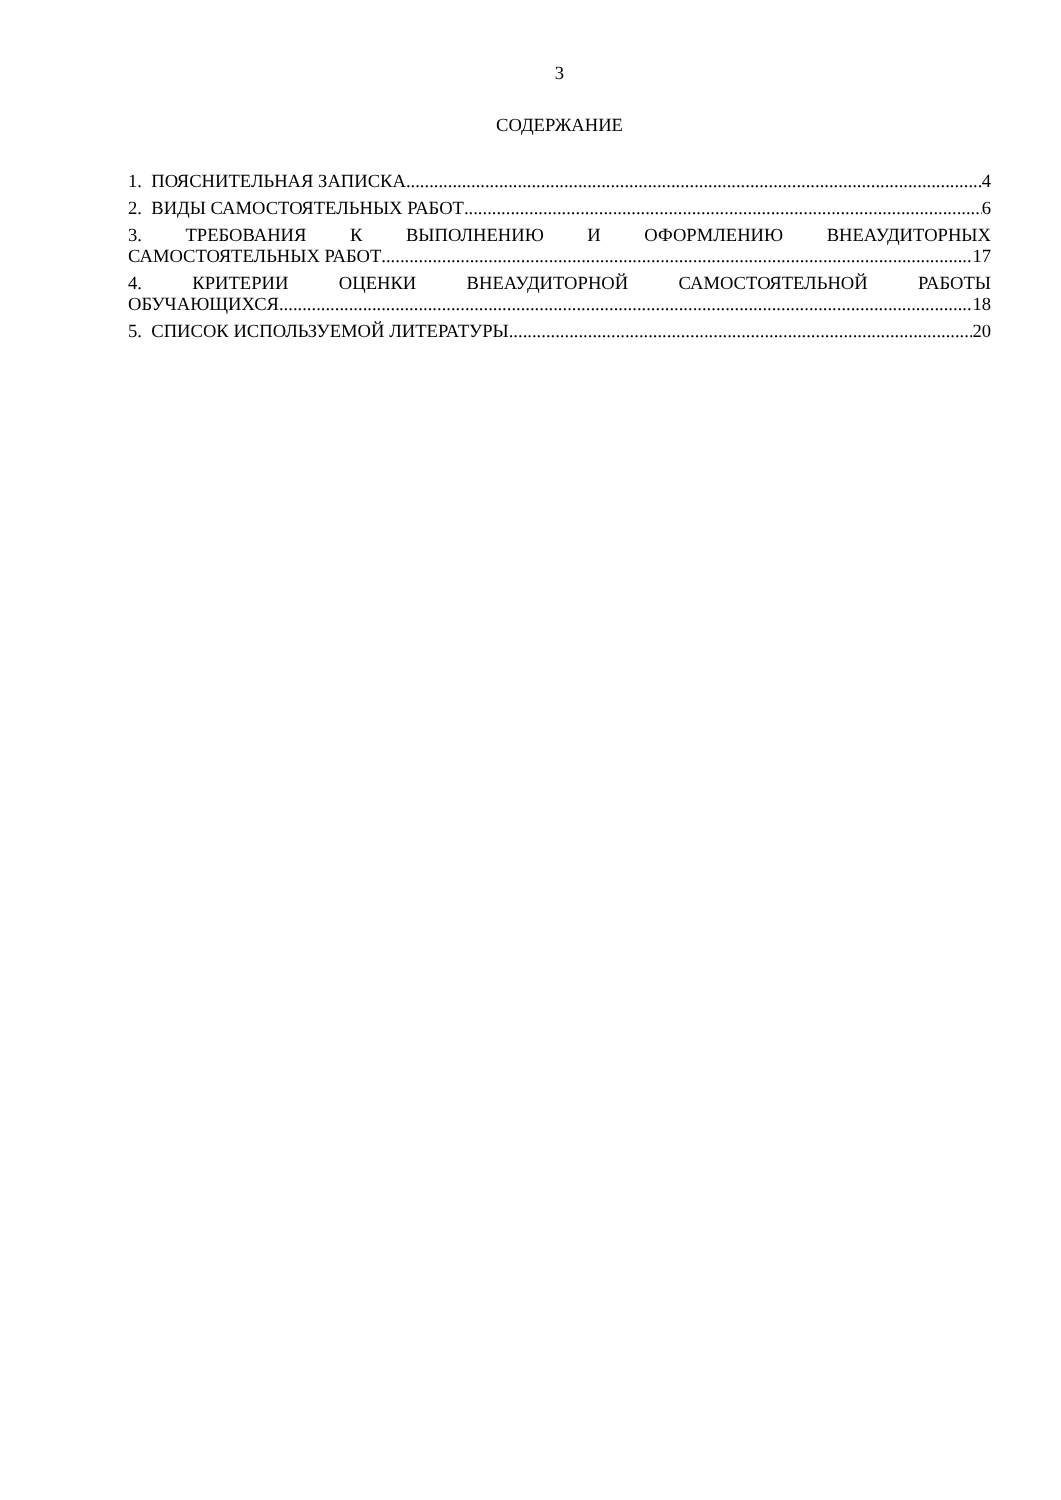3
СОДЕРЖАНИЕ
1. ПОЯСНИТЕЛЬНАЯ ЗАПИСКА 4
2. ВИДЫ САМОСТОЯТЕЛЬНЫХ РАБОТ 6
3. ТРЕБОВАНИЯ К ВЫПОЛНЕНИЮ И ОФОРМЛЕНИЮ ВНЕАУДИТОРНЫХ
САМОСТОЯТЕЛЬНЫХ РАБОТ 17
4. КРИТЕРИИ ОЦЕНКИ ВНЕАУДИТОРНОЙ САМОСТОЯТЕЛЬНОЙ РАБОТЫ
ОБУЧАЮЩИХСЯ 18
5. СПИСОК ИСПОЛЬЗУЕМОЙ ЛИТЕРАТУРЫ 20